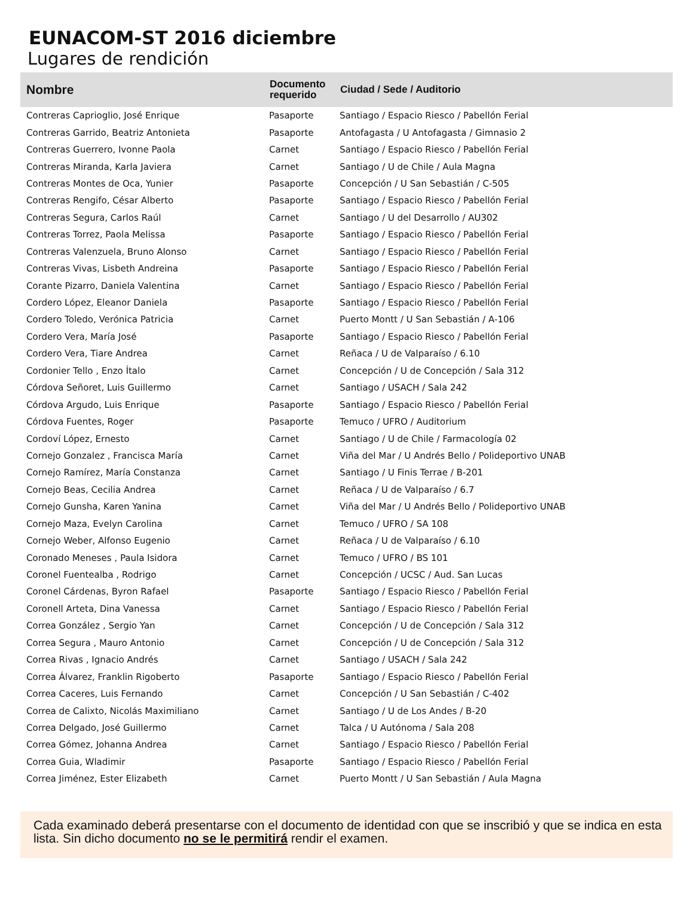EUNACOM-ST 2016 diciembre
Lugares de rendición
| Nombre | Documento requerido | Ciudad / Sede / Auditorio |
| --- | --- | --- |
| Contreras Caprioglio, José Enrique | Pasaporte | Santiago / Espacio Riesco / Pabellón Ferial |
| Contreras Garrido, Beatriz Antonieta | Pasaporte | Antofagasta / U Antofagasta / Gimnasio 2 |
| Contreras Guerrero, Ivonne Paola | Carnet | Santiago / Espacio Riesco / Pabellón Ferial |
| Contreras Miranda, Karla Javiera | Carnet | Santiago / U de Chile / Aula Magna |
| Contreras Montes de Oca, Yunier | Pasaporte | Concepción / U San Sebastián / C-505 |
| Contreras Rengifo, César Alberto | Pasaporte | Santiago / Espacio Riesco / Pabellón Ferial |
| Contreras Segura, Carlos Raúl | Carnet | Santiago / U del Desarrollo / AU302 |
| Contreras Torrez, Paola Melissa | Pasaporte | Santiago / Espacio Riesco / Pabellón Ferial |
| Contreras Valenzuela, Bruno Alonso | Carnet | Santiago / Espacio Riesco / Pabellón Ferial |
| Contreras Vivas, Lisbeth Andreina | Pasaporte | Santiago / Espacio Riesco / Pabellón Ferial |
| Corante Pizarro, Daniela Valentina | Carnet | Santiago / Espacio Riesco / Pabellón Ferial |
| Cordero López, Eleanor Daniela | Pasaporte | Santiago / Espacio Riesco / Pabellón Ferial |
| Cordero Toledo, Verónica Patricia | Carnet | Puerto Montt / U San Sebastián / A-106 |
| Cordero Vera, María José | Pasaporte | Santiago / Espacio Riesco / Pabellón Ferial |
| Cordero Vera, Tiare Andrea | Carnet | Reñaca / U de Valparaíso / 6.10 |
| Cordonier Tello , Enzo Ítalo | Carnet | Concepción / U de Concepción / Sala 312 |
| Córdova Señoret, Luis Guillermo | Carnet | Santiago / USACH / Sala 242 |
| Córdova Argudo, Luis Enrique | Pasaporte | Santiago / Espacio Riesco / Pabellón Ferial |
| Córdova Fuentes, Roger | Pasaporte | Temuco / UFRO / Auditorium |
| Cordoví López, Ernesto | Carnet | Santiago / U de Chile / Farmacología 02 |
| Cornejo Gonzalez , Francisca María | Carnet | Viña del Mar / U Andrés Bello / Polideportivo UNAB |
| Cornejo Ramírez, María Constanza | Carnet | Santiago / U Finis Terrae / B-201 |
| Cornejo Beas, Cecilia Andrea | Carnet | Reñaca / U de Valparaíso / 6.7 |
| Cornejo Gunsha, Karen Yanina | Carnet | Viña del Mar / U Andrés Bello / Polideportivo UNAB |
| Cornejo Maza, Evelyn Carolina | Carnet | Temuco / UFRO / SA 108 |
| Cornejo Weber, Alfonso Eugenio | Carnet | Reñaca / U de Valparaíso / 6.10 |
| Coronado Meneses , Paula Isidora | Carnet | Temuco / UFRO / BS 101 |
| Coronel Fuentealba , Rodrigo | Carnet | Concepción / UCSC / Aud. San Lucas |
| Coronel Cárdenas, Byron Rafael | Pasaporte | Santiago / Espacio Riesco / Pabellón Ferial |
| Coronell Arteta, Dina Vanessa | Carnet | Santiago / Espacio Riesco / Pabellón Ferial |
| Correa González , Sergio Yan | Carnet | Concepción / U de Concepción / Sala 312 |
| Correa Segura , Mauro Antonio | Carnet | Concepción / U de Concepción / Sala 312 |
| Correa Rivas , Ignacio Andrés | Carnet | Santiago / USACH / Sala 242 |
| Correa Álvarez, Franklin Rigoberto | Pasaporte | Santiago / Espacio Riesco / Pabellón Ferial |
| Correa Caceres, Luis Fernando | Carnet | Concepción / U San Sebastián / C-402 |
| Correa de Calixto, Nicolás Maximiliano | Carnet | Santiago / U de Los Andes / B-20 |
| Correa Delgado, José Guillermo | Carnet | Talca / U Autónoma / Sala 208 |
| Correa Gómez, Johanna Andrea | Carnet | Santiago / Espacio Riesco / Pabellón Ferial |
| Correa Guia, Wladimir | Pasaporte | Santiago / Espacio Riesco / Pabellón Ferial |
| Correa Jiménez, Ester Elizabeth | Carnet | Puerto Montt / U San Sebastián / Aula Magna |
Cada examinado deberá presentarse con el documento de identidad con que se inscribió y que se indica en esta lista. Sin dicho documento no se le permitirá rendir el examen.